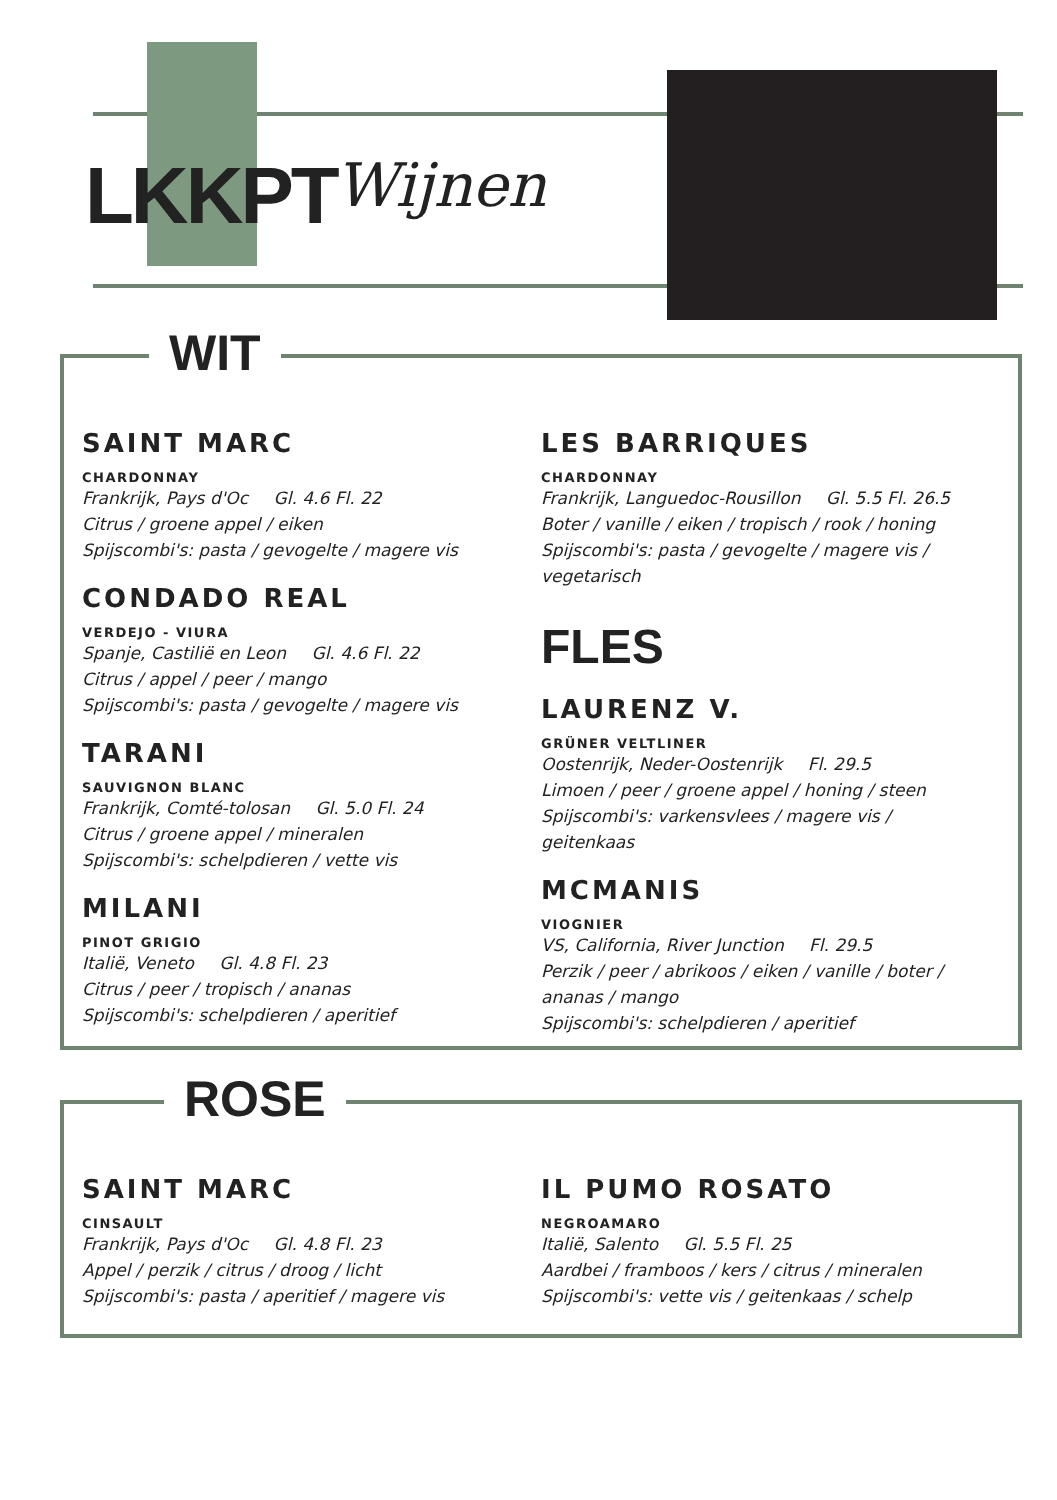LKKPT Wijnen
WIT
SAINT MARC
CHARDONNAY
Frankrijk, Pays d'Oc Gl. 4.6 Fl. 22
Citrus / groene appel / eiken
Spijscombi's: pasta / gevogelte / magere vis
CONDADO REAL
VERDEJO - VIURA
Spanje, Castilië en Leon Gl. 4.6 Fl. 22
Citrus / appel / peer / mango
Spijscombi's: pasta / gevogelte / magere vis
TARANI
SAUVIGNON BLANC
Frankrijk, Comté-tolosan Gl. 5.0 Fl. 24
Citrus / groene appel / mineralen
Spijscombi's: schelpdieren / vette vis
MILANI
PINOT GRIGIO
Italië, Veneto Gl. 4.8 Fl. 23
Citrus / peer / tropisch / ananas
Spijscombi's: schelpdieren / aperitief
LES BARRIQUES
CHARDONNAY
Frankrijk, Languedoc-Rousillon Gl. 5.5 Fl. 26.5
Boter / vanille / eiken / tropisch / rook / honing
Spijscombi's: pasta / gevogelte / magere vis / vegetarisch
FLES
LAURENZ V.
GRÜNER VELTLINER
Oostenrijk, Neder-Oostenrijk Fl. 29.5
Limoen / peer / groene appel / honing / steen
Spijscombi's: varkensvlees / magere vis / geitenkaas
MCMANIS
VIOGNIER
VS, California, River Junction Fl. 29.5
Perzik / peer / abrikoos / eiken / vanille / boter / ananas / mango
Spijscombi's: schelpdieren / aperitief
ROSE
SAINT MARC
CINSAULT
Frankrijk, Pays d'Oc Gl. 4.8 Fl. 23
Appel / perzik / citrus / droog / licht
Spijscombi's: pasta / aperitief / magere vis
IL PUMO ROSATO
NEGROAMARO
Italië, Salento Gl. 5.5 Fl. 25
Aardbei / framboos / kers / citrus / mineralen
Spijscombi's: vette vis / geitenkaas / schelp